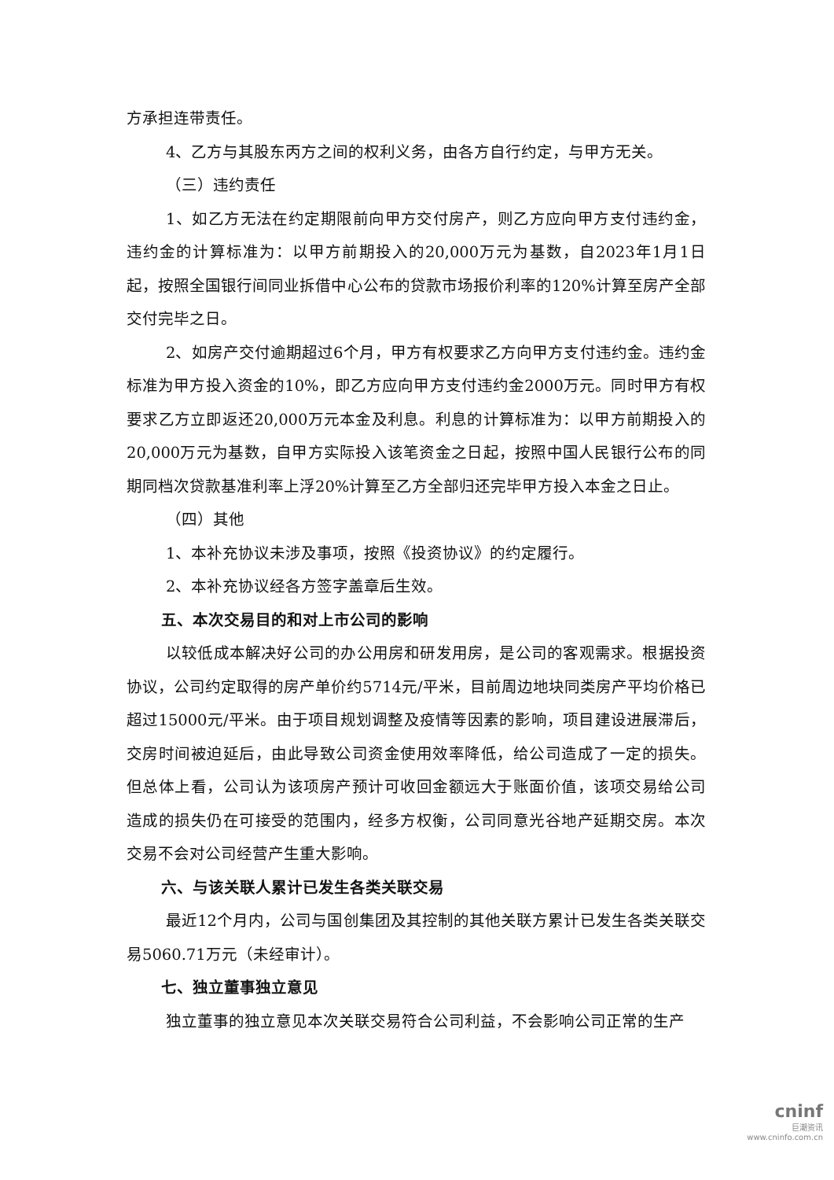方承担连带责任。
4、乙方与其股东丙方之间的权利义务，由各方自行约定，与甲方无关。
（三）违约责任
1、如乙方无法在约定期限前向甲方交付房产，则乙方应向甲方支付违约金，违约金的计算标准为：以甲方前期投入的20,000万元为基数，自2023年1月1日起，按照全国银行间同业拆借中心公布的贷款市场报价利率的120%计算至房产全部交付完毕之日。
2、如房产交付逾期超过6个月，甲方有权要求乙方向甲方支付违约金。违约金标准为甲方投入资金的10%，即乙方应向甲方支付违约金2000万元。同时甲方有权要求乙方立即返还20,000万元本金及利息。利息的计算标准为：以甲方前期投入的20,000万元为基数，自甲方实际投入该笔资金之日起，按照中国人民银行公布的同期同档次贷款基准利率上浮20%计算至乙方全部归还完毕甲方投入本金之日止。
（四）其他
1、本补充协议未涉及事项，按照《投资协议》的约定履行。
2、本补充协议经各方签字盖章后生效。
五、本次交易目的和对上市公司的影响
以较低成本解决好公司的办公用房和研发用房，是公司的客观需求。根据投资协议，公司约定取得的房产单价约5714元/平米，目前周边地块同类房产平均价格已超过15000元/平米。由于项目规划调整及疫情等因素的影响，项目建设进展滞后，交房时间被迫延后，由此导致公司资金使用效率降低，给公司造成了一定的损失。但总体上看，公司认为该项房产预计可收回金额远大于账面价值，该项交易给公司造成的损失仍在可接受的范围内，经多方权衡，公司同意光谷地产延期交房。本次交易不会对公司经营产生重大影响。
六、与该关联人累计已发生各类关联交易
最近12个月内，公司与国创集团及其控制的其他关联方累计已发生各类关联交易5060.71万元（未经审计）。
七、独立董事独立意见
独立董事的独立意见本次关联交易符合公司利益，不会影响公司正常的生产
cninf
巨潮资讯
www.cninfo.com.cn